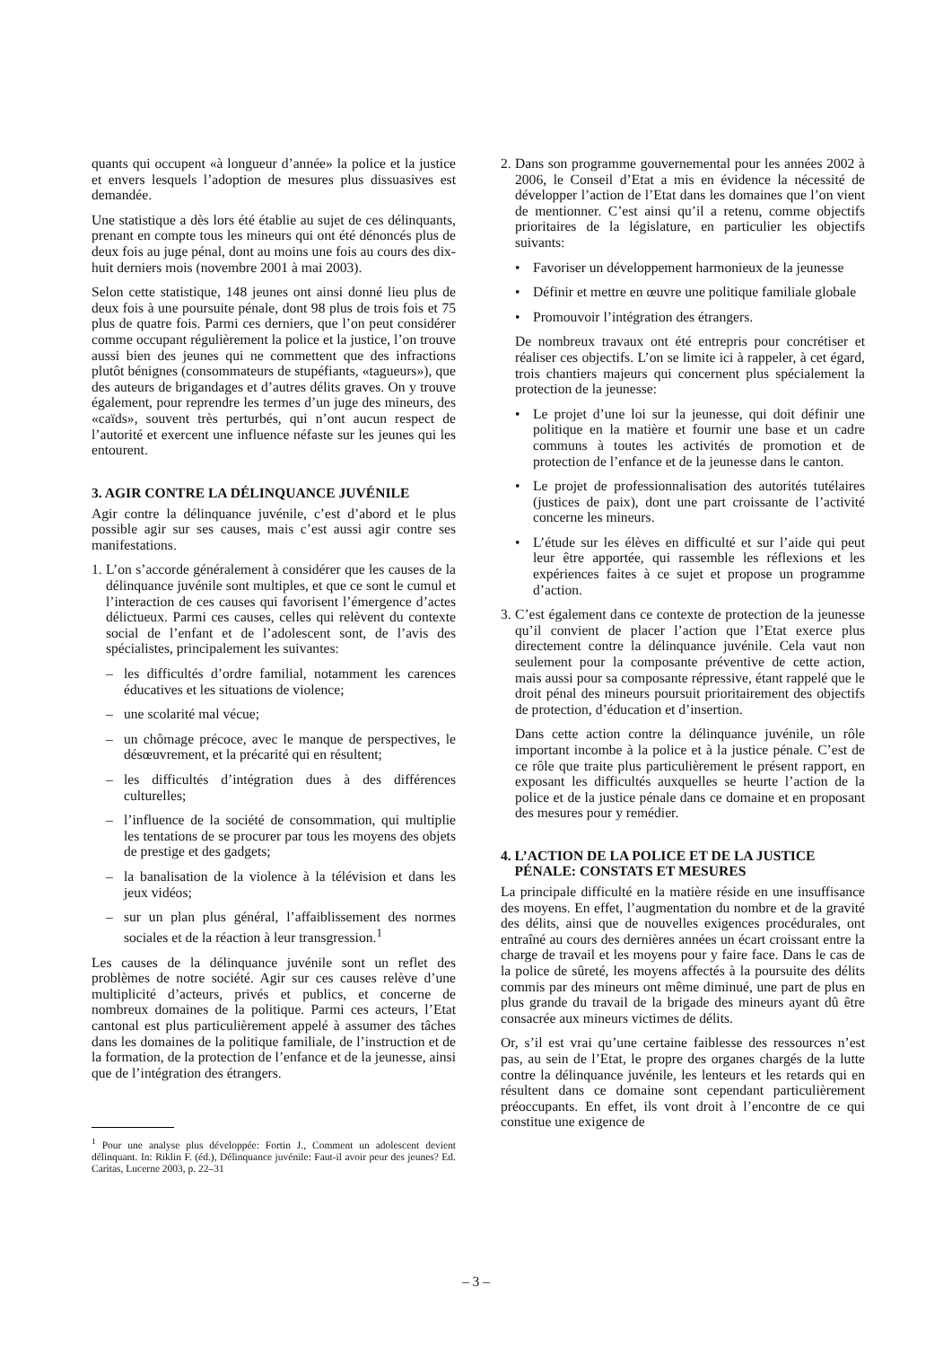quants qui occupent «à longueur d’année» la police et la justice et envers lesquels l’adoption de mesures plus dissuasives est demandée.
Une statistique a dès lors été établie au sujet de ces délinquants, prenant en compte tous les mineurs qui ont été dénoncés plus de deux fois au juge pénal, dont au moins une fois au cours des dix-huit derniers mois (novembre 2001 à mai 2003).
Selon cette statistique, 148 jeunes ont ainsi donné lieu plus de deux fois à une poursuite pénale, dont 98 plus de trois fois et 75 plus de quatre fois. Parmi ces derniers, que l’on peut considérer comme occupant régulièrement la police et la justice, l’on trouve aussi bien des jeunes qui ne commettent que des infractions plutôt bénignes (consommateurs de stupéfiants, «tagueurs»), que des auteurs de brigandages et d’autres délits graves. On y trouve également, pour reprendre les termes d’un juge des mineurs, des «caïds», souvent très perturbés, qui n’ont aucun respect de l’autorité et exercent une influence néfaste sur les jeunes qui les entourent.
3. AGIR CONTRE LA DÉLINQUANCE JUVÉNILE
Agir contre la délinquance juvénile, c’est d’abord et le plus possible agir sur ses causes, mais c’est aussi agir contre ses manifestations.
1.
L’on s’accorde généralement à considérer que les causes de la délinquance juvénile sont multiples, et que ce sont le cumul et l’interaction de ces causes qui favorisent l’émergence d’actes délictueux. Parmi ces causes, celles qui relèvent du contexte social de l’enfant et de l’adolescent sont, de l’avis des spécialistes, principalement les suivantes:
– les difficultés d’ordre familial, notamment les carences éducatives et les situations de violence;
– une scolarité mal vécue;
– un chômage précoce, avec le manque de perspectives, le désœuvrement, et la précarité qui en résultent;
– les difficultés d’intégration dues à des différences culturelles;
– l’influence de la société de consommation, qui multiplie les tentations de se procurer par tous les moyens des objets de prestige et des gadgets;
– la banalisation de la violence à la télévision et dans les jeux vidéos;
– sur un plan plus général, l’affaiblissement des normes sociales et de la réaction à leur transgression.<sup>1</sup>
Les causes de la délinquance juvénile sont un reflet des problèmes de notre société. Agir sur ces causes relève d’une multiplicité d’acteurs, privés et publics, et concerne de nombreux domaines de la politique. Parmi ces acteurs, l’Etat cantonal est plus particulièrement appelé à assumer des tâches dans les domaines de la politique familiale, de l’instruction et de la formation, de la protection de l’enfance et de la jeunesse, ainsi que de l’intégration des étrangers.
<sup>1</sup> Pour une analyse plus développée: Fortin J., Comment un adolescent devient délinquant. In: Riklin F. (éd.), Délinquance juvénile: Faut-il avoir peur des jeunes? Ed. Caritas, Lucerne 2003, p. 22–31
2.
Dans son programme gouvernemental pour les années 2002 à 2006, le Conseil d’Etat a mis en évidence la nécessité de développer l’action de l’Etat dans les domaines que l’on vient de mentionner. C’est ainsi qu’il a retenu, comme objectifs prioritaires de la législature, en particulier les objectifs suivants:
• Favoriser un développement harmonieux de la jeunesse
• Définir et mettre en œuvre une politique familiale globale
• Promouvoir l’intégration des étrangers.
De nombreux travaux ont été entrepris pour concrétiser et réaliser ces objectifs. L’on se limite ici à rappeler, à cet égard, trois chantiers majeurs qui concernent plus spécialement la protection de la jeunesse:
• Le projet d’une loi sur la jeunesse, qui doit définir une politique en la matière et fournir une base et un cadre communs à toutes les activités de promotion et de protection de l’enfance et de la jeunesse dans le canton.
• Le projet de professionnalisation des autorités tutélaires (justices de paix), dont une part croissante de l’activité concerne les mineurs.
• L’étude sur les élèves en difficulté et sur l’aide qui peut leur être apportée, qui rassemble les réflexions et les expériences faites à ce sujet et propose un programme d’action.
3.
C’est également dans ce contexte de protection de la jeunesse qu’il convient de placer l’action que l’Etat exerce plus directement contre la délinquance juvénile. Cela vaut non seulement pour la composante préventive de cette action, mais aussi pour sa composante répressive, étant rappelé que le droit pénal des mineurs poursuit prioritairement des objectifs de protection, d’éducation et d’insertion.
Dans cette action contre la délinquance juvénile, un rôle important incombe à la police et à la justice pénale. C’est de ce rôle que traite plus particulièrement le présent rapport, en exposant les difficultés auxquelles se heurte l’action de la police et de la justice pénale dans ce domaine et en proposant des mesures pour y remédier.
4. L’ACTION DE LA POLICE ET DE LA JUSTICE
PÉNALE: CONSTATS ET MESURES
La principale difficulté en la matière réside en une insuffisance des moyens. En effet, l’augmentation du nombre et de la gravité des délits, ainsi que de nouvelles exigences procédurales, ont entraîné au cours des dernières années un écart croissant entre la charge de travail et les moyens pour y faire face. Dans le cas de la police de sûreté, les moyens affectés à la poursuite des délits commis par des mineurs ont même diminué, une part de plus en plus grande du travail de la brigade des mineurs ayant dû être consacrée aux mineurs victimes de délits.
Or, s’il est vrai qu’une certaine faiblesse des ressources n’est pas, au sein de l’Etat, le propre des organes chargés de la lutte contre la délinquance juvénile, les lenteurs et les retards qui en résultent dans ce domaine sont cependant particulièrement préoccupants. En effet, ils vont droit à l’encontre de ce qui constitue une exigence de
– 3 –